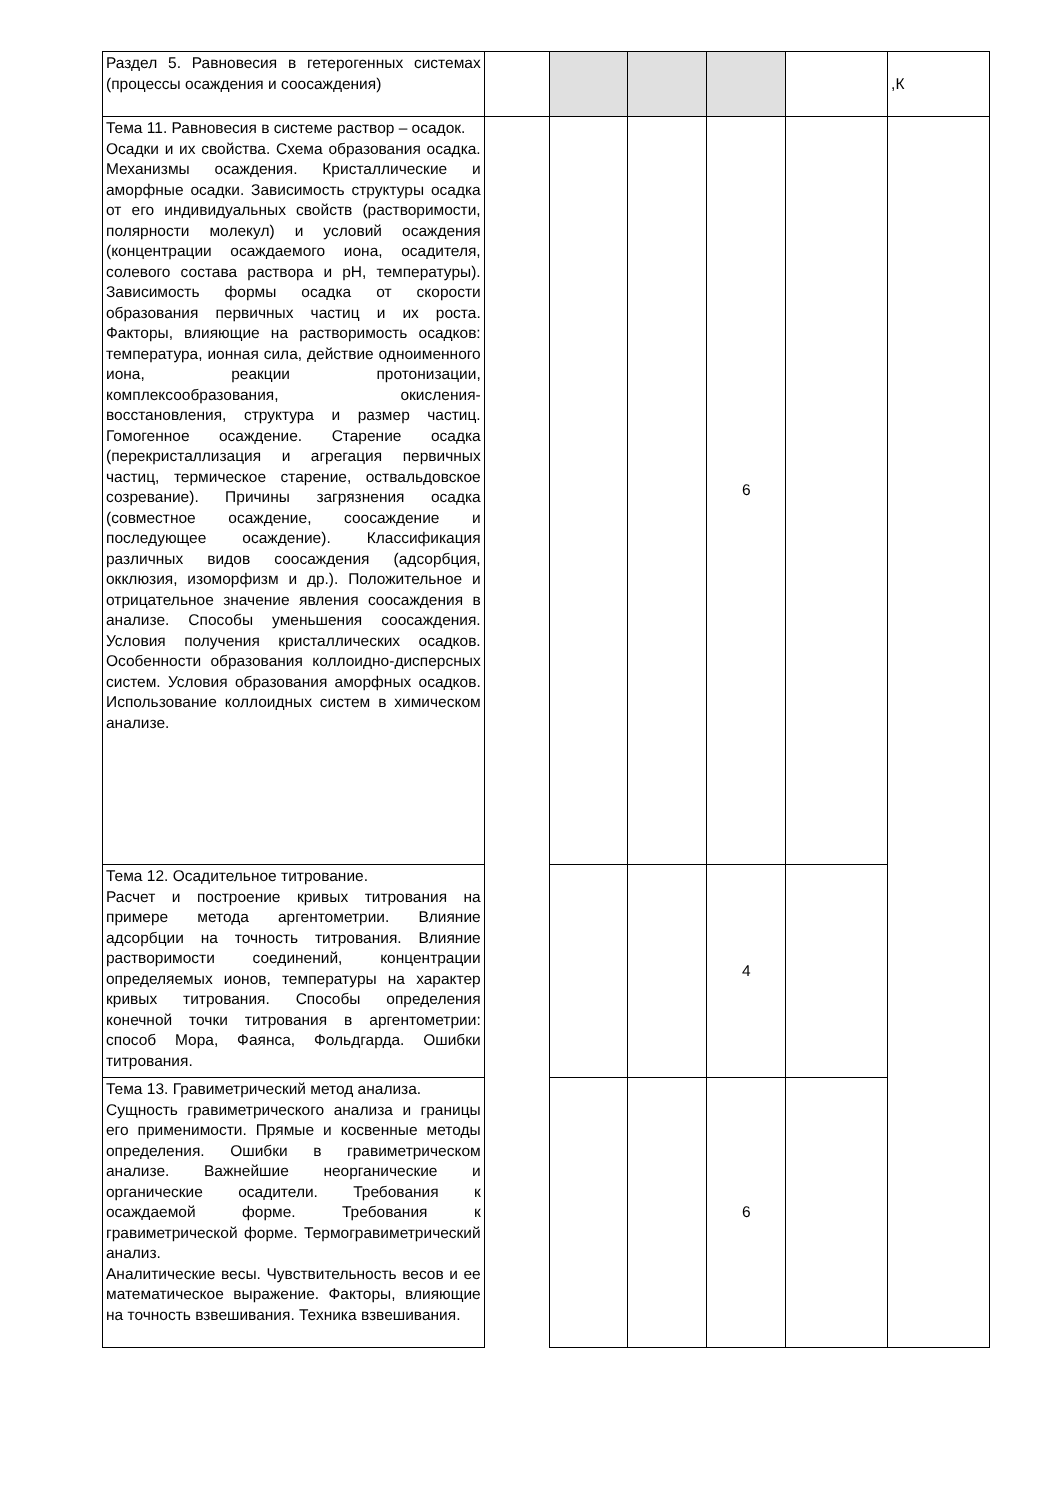| Раздел 5. Равновесия в гетерогенных системах (процессы осаждения и соосаждения) | | | | | | ,К |
| Тема 11. Равновесия в системе раствор – осадок. Осадки и их свойства. Схема образования осадка. Механизмы осаждения. Кристаллические и аморфные осадки. Зависимость структуры осадка от его индивидуальных свойств (растворимости, полярности молекул) и условий осаждения (концентрации осаждаемого иона, осадителя, солевого состава раствора и pH, температуры). Зависимость формы осадка от скорости образования первичных частиц и их роста. Факторы, влияющие на растворимость осадков: температура, ионная сила, действие одноименного иона, реакции протонизации, комплексообразования, окисления-восстановления, структура и размер частиц. Гомогенное осаждение. Старение осадка (перекристаллизация и агрегация первичных частиц, термическое старение, оствальдовское созревание). Причины загрязнения осадка (совместное осаждение, соосаждение и последующее осаждение). Классификация различных видов соосаждения (адсорбция, окклюзия, изоморфизм и др.). Положительное и отрицательное значение явления соосаждения в анализе. Способы уменьшения соосаждения. Условия получения кристаллических осадков. Особенности образования коллоидно-дисперсных систем. Условия образования аморфных осадков. Использование коллоидных систем в химическом анализе. | | | | 6 | | |
| Тема 12. Осадительное титрование. Расчет и построение кривых титрования на примере метода аргентометрии. Влияние адсорбции на точность титрования. Влияние растворимости соединений, концентрации определяемых ионов, температуры на характер кривых титрования. Способы определения конечной точки титрования в аргентометрии: способ Мора, Фаянса, Фольдгарда. Ошибки титрования. | | | | 4 | | |
| Тема 13. Гравиметрический метод анализа. Сущность гравиметрического анализа и границы его применимости. Прямые и косвенные методы определения. Ошибки в гравиметрическом анализе. Важнейшие неорганические и органические осадители. Требования к осаждаемой форме. Требования к гравиметрической форме. Термогравиметрический анализ. Аналитические весы. Чувствительность весов и ее математическое выражение. Факторы, влияющие на точность взвешивания. Техника взвешивания. | | | | 6 | | |